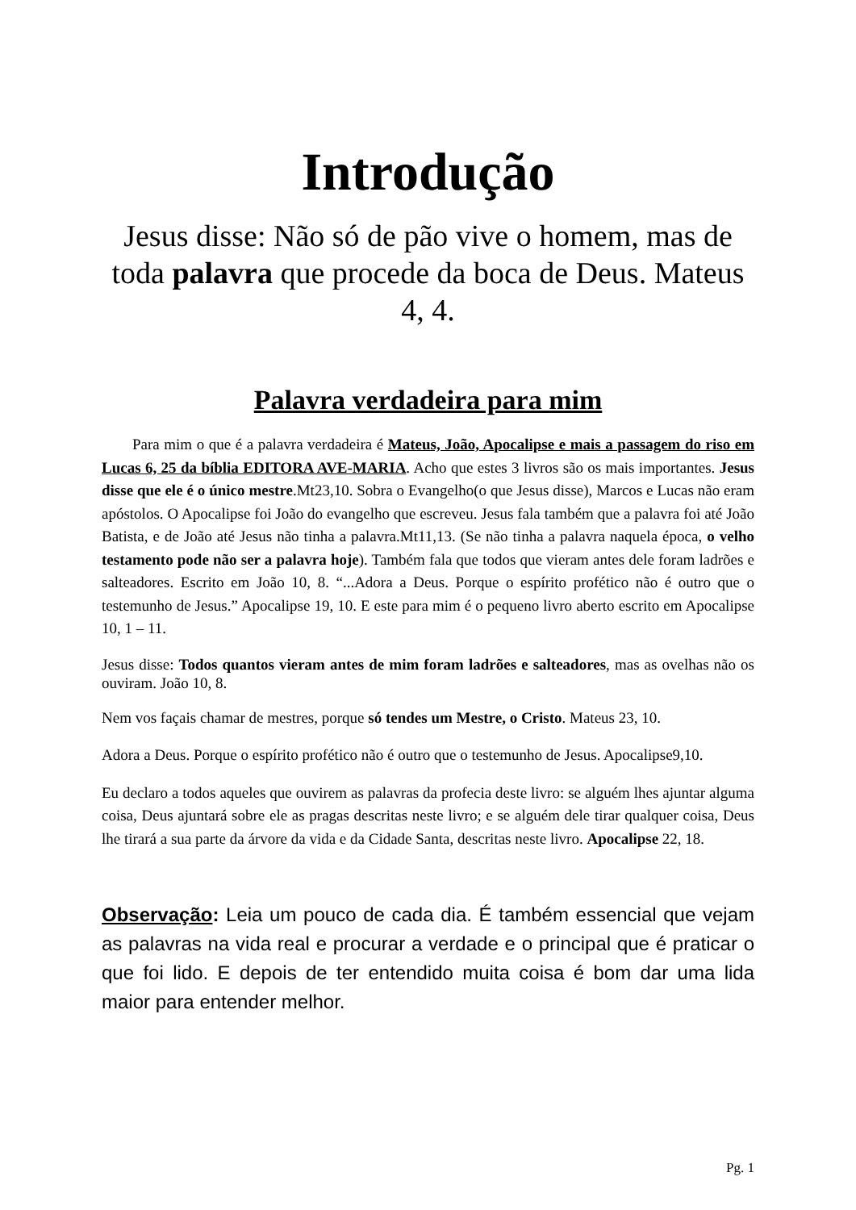Introdução
Jesus disse: Não só de pão vive o homem, mas de toda palavra que procede da boca de Deus. Mateus 4, 4.
Palavra verdadeira para mim
Para mim o que é a palavra verdadeira é Mateus, João, Apocalipse e mais a passagem do riso em Lucas 6, 25 da bíblia EDITORA AVE-MARIA. Acho que estes 3 livros são os mais importantes. Jesus disse que ele é o único mestre.Mt23,10. Sobra o Evangelho(o que Jesus disse), Marcos e Lucas não eram apóstolos. O Apocalipse foi João do evangelho que escreveu. Jesus fala também que a palavra foi até João Batista, e de João até Jesus não tinha a palavra.Mt11,13. (Se não tinha a palavra naquela época, o velho testamento pode não ser a palavra hoje). Também fala que todos que vieram antes dele foram ladrões e salteadores. Escrito em João 10, 8. “...Adora a Deus. Porque o espírito profético não é outro que o testemunho de Jesus.” Apocalipse 19, 10. E este para mim é o pequeno livro aberto escrito em Apocalipse 10, 1 – 11.
Jesus disse: Todos quantos vieram antes de mim foram ladrões e salteadores, mas as ovelhas não os ouviram. João 10, 8.
Nem vos façais chamar de mestres, porque só tendes um Mestre, o Cristo. Mateus 23, 10.
Adora a Deus. Porque o espírito profético não é outro que o testemunho de Jesus. Apocalipse9,10.
Eu declaro a todos aqueles que ouvirem as palavras da profecia deste livro: se alguém lhes ajuntar alguma coisa, Deus ajuntará sobre ele as pragas descritas neste livro; e se alguém dele tirar qualquer coisa, Deus lhe tirará a sua parte da árvore da vida e da Cidade Santa, descritas neste livro. Apocalipse 22, 18.
Observação: Leia um pouco de cada dia. É também essencial que vejam as palavras na vida real e procurar a verdade e o principal que é praticar o que foi lido. E depois de ter entendido muita coisa é bom dar uma lida maior para entender melhor.
Pg. 1